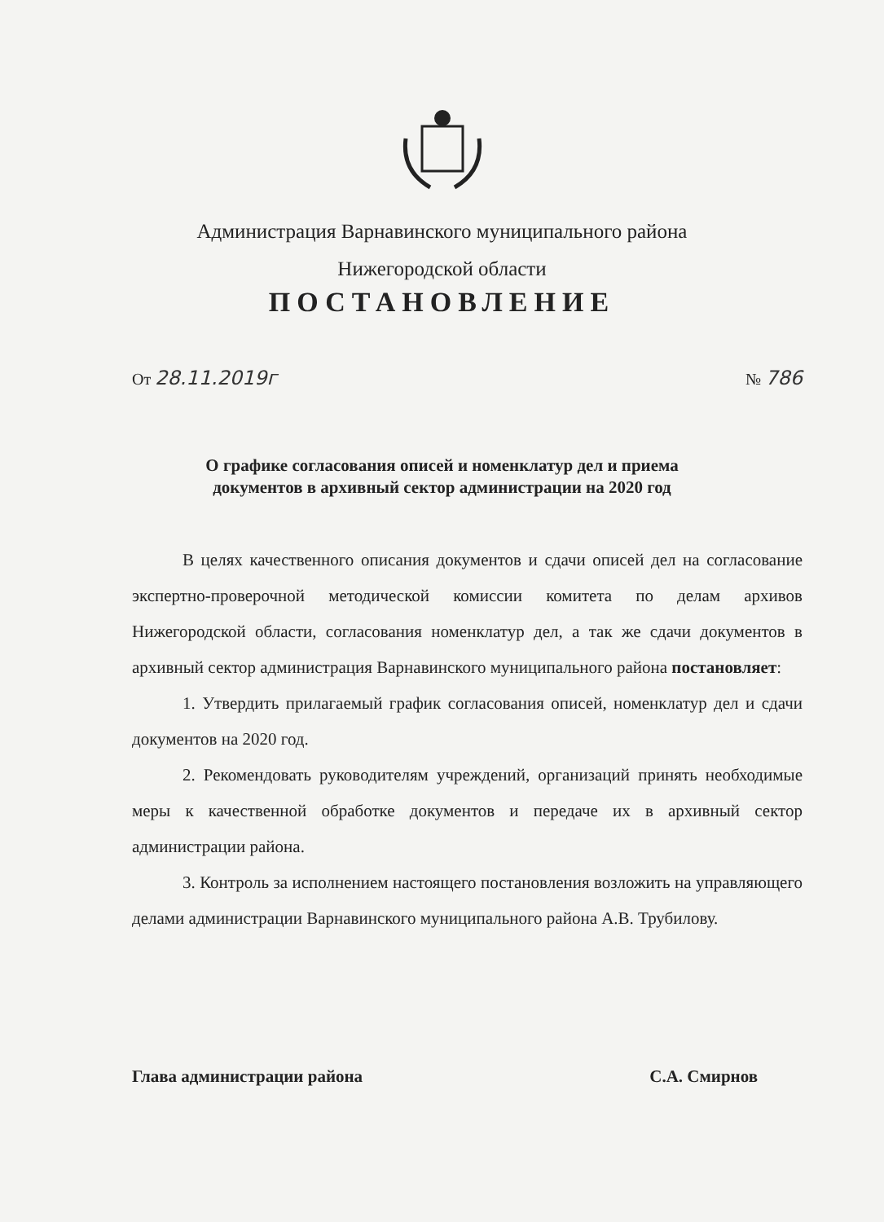Администрация Варнавинского муниципального района
Нижегородской области
ПОСТАНОВЛЕНИЕ
От 28.11.2019г
№ 786
О графике согласования описей и номенклатур дел и приема
документов в архивный сектор администрации на 2020 год
В целях качественного описания документов и сдачи описей дел на согласование экспертно-проверочной методической комиссии комитета по делам архивов Нижегородской области, согласования номенклатур дел, а так же сдачи документов в архивный сектор администрация Варнавинского муниципального района постановляет:
1. Утвердить прилагаемый график согласования описей, номенклатур дел и сдачи документов на 2020 год.
2. Рекомендовать руководителям учреждений, организаций принять необходимые меры к качественной обработке документов и передаче их в архивный сектор администрации района.
3. Контроль за исполнением настоящего постановления возложить на управляющего делами администрации Варнавинского муниципального района А.В. Трубилову.
Глава администрации района С.А. Смирнов